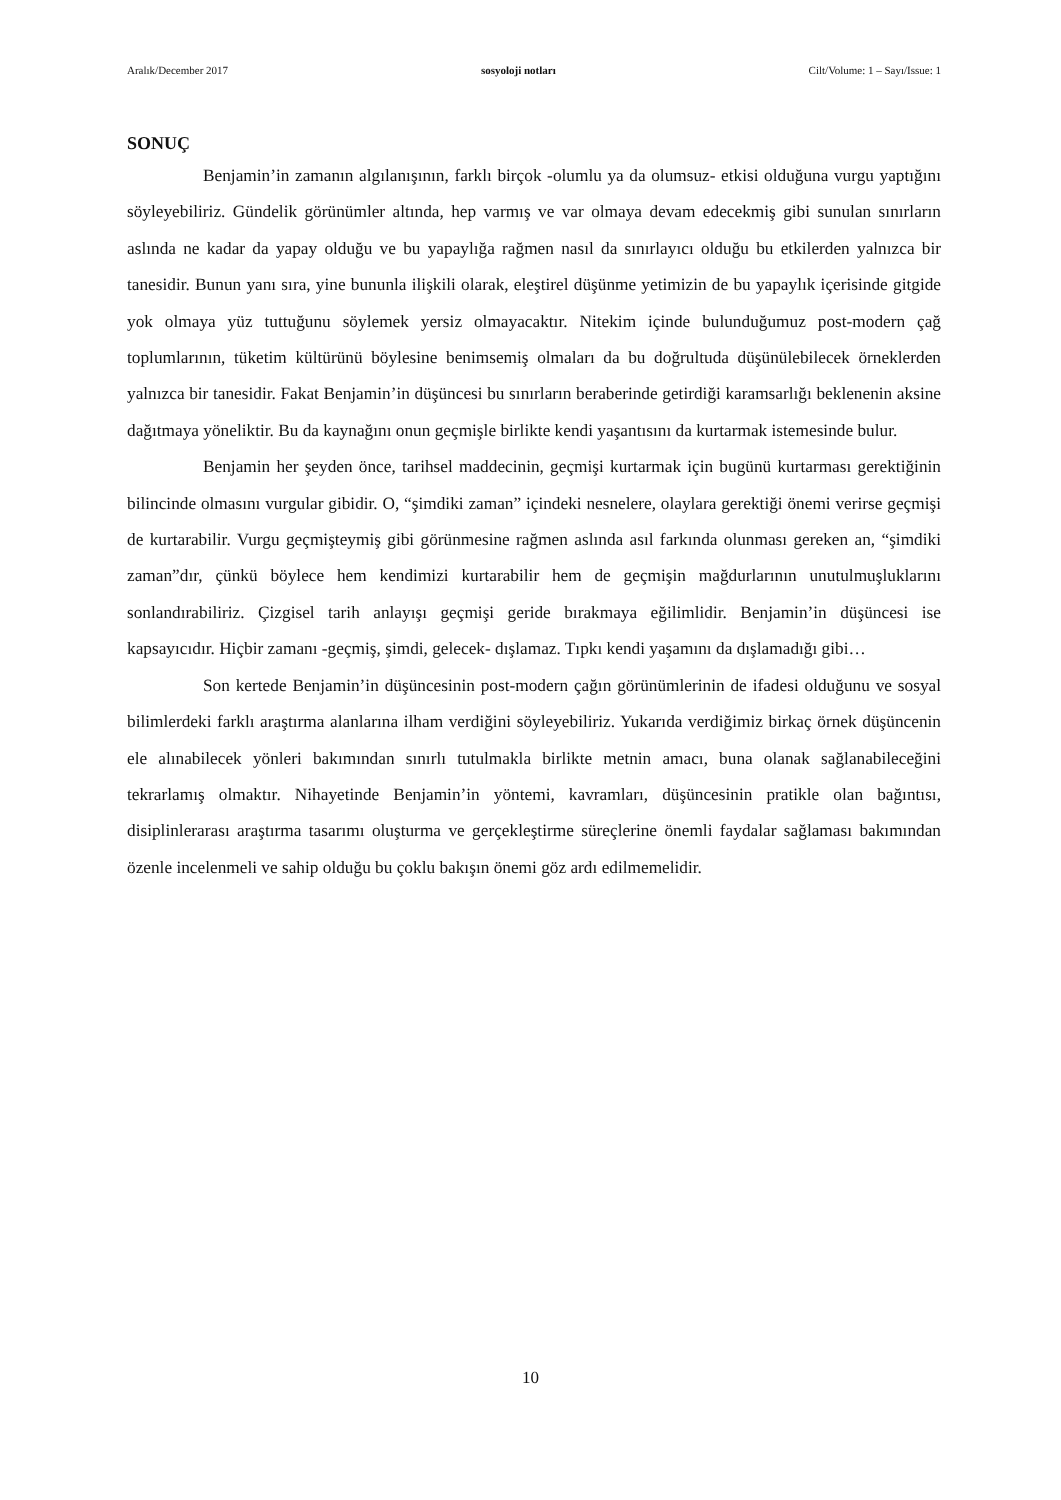Aralık/December 2017 sosyoloji notları Cilt/Volume: 1 – Sayı/Issue: 1
SONUÇ
Benjamin’in zamanın algılanışının, farklı birçok -olumlu ya da olumsuz- etkisi olduğuna vurgu yaptığını söyleyebiliriz. Gündelik görünümler altında, hep varmış ve var olmaya devam edecekmiş gibi sunulan sınırların aslında ne kadar da yapay olduğu ve bu yapaylığa rağmen nasıl da sınırlayıcı olduğu bu etkilerden yalnızca bir tanesidir. Bunun yanı sıra, yine bununla ilişkili olarak, eleştirel düşünme yetimizin de bu yapaylık içerisinde gitgide yok olmaya yüz tuttuğunu söylemek yersiz olmayacaktır. Nitekim içinde bulunduğumuz post-modern çağ toplumlarının, tüketim kültürünü böylesine benimsemiş olmaları da bu doğrultuda düşünülebilecek örneklerden yalnızca bir tanesidir. Fakat Benjamin’in düşüncesi bu sınırların beraberinde getirdiği karamsarlığı beklenenin aksine dağıtmaya yöneliktir. Bu da kaynağını onun geçmişle birlikte kendi yaşantısını da kurtarmak istemesinde bulur.
Benjamin her şeyden önce, tarihsel maddecinin, geçmişi kurtarmak için bugünü kurtarması gerektiğinin bilincinde olmasını vurgular gibidir. O, “şimdiki zaman” içindeki nesnelere, olaylara gerektiği önemi verirse geçmişi de kurtarabilir. Vurgu geçmişteymiş gibi görünmesine rağmen aslında asıl farkında olunması gereken an, “şimdiki zaman”dır, çünkü böylece hem kendimizi kurtarabilir hem de geçmişin mağdurlarının unutulmuşluklarını sonlandırabiliriz. Çizgisel tarih anlayışı geçmişi geride bırakmaya eğilimlidir. Benjamin’in düşüncesi ise kapsayıcıdır. Hiçbir zamanı -geçmiş, şimdi, gelecek- dışlamaz. Tıpkı kendi yaşamını da dışlamadığı gibi…
Son kertede Benjamin’in düşüncesinin post-modern çağın görünümlerinin de ifadesi olduğunu ve sosyal bilimlerdeki farklı araştırma alanlarına ilham verdiğini söyleyebiliriz. Yukarıda verdiğimiz birkaç örnek düşüncenin ele alınabilecek yönleri bakımından sınırlı tutulmakla birlikte metnin amacı, buna olanak sağlanabileceğini tekrarlamış olmaktır. Nihayetinde Benjamin’in yöntemi, kavramları, düşüncesinin pratikle olan bağıntısı, disiplinlerarası araştırma tasarımı oluşturma ve gerçekleştirme süreçlerine önemli faydalar sağlaması bakımından özenle incelenmeli ve sahip olduğu bu çoklu bakışın önemi göz ardı edilmemelidir.
10